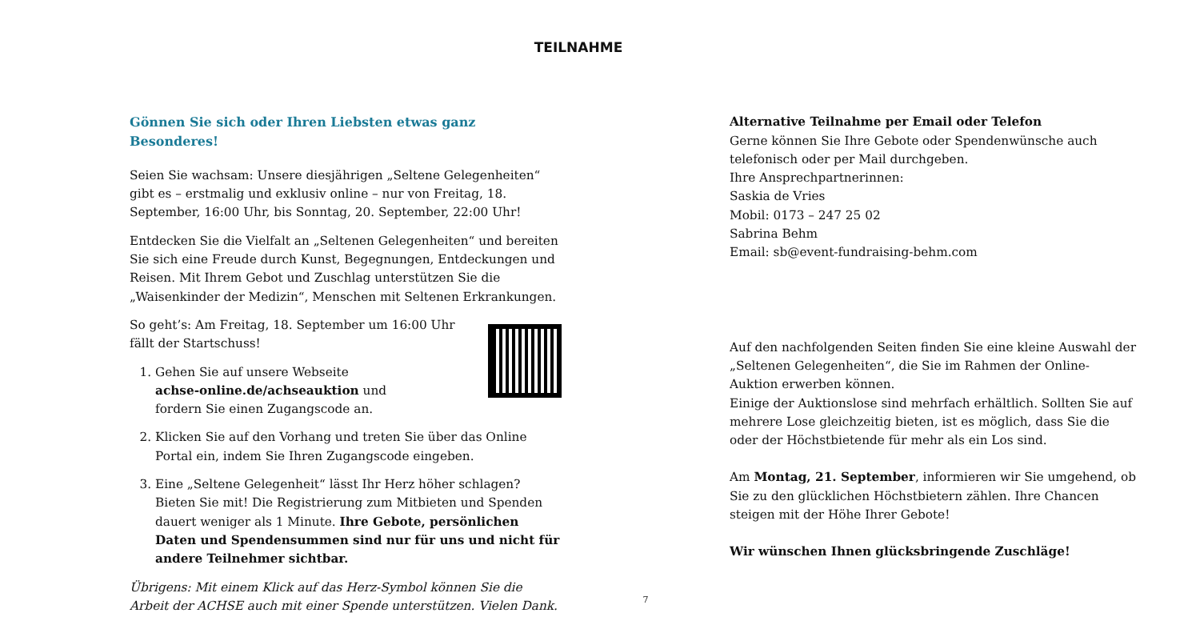TEILNAHME
Gönnen Sie sich oder Ihren Liebsten etwas ganz Besonderes!
Seien Sie wachsam: Unsere diesjährigen „Seltene Gelegenheiten“ gibt es – erstmalig und exklusiv online – nur von Freitag, 18. September, 16:00 Uhr, bis Sonntag, 20. September, 22:00 Uhr!
Entdecken Sie die Vielfalt an „Seltenen Gelegenheiten“ und bereiten Sie sich eine Freude durch Kunst, Begegnungen, Entdeckungen und Reisen. Mit Ihrem Gebot und Zuschlag unterstützen Sie die „Waisenkinder der Medizin“, Menschen mit Seltenen Erkrankungen.
So geht’s: Am Freitag, 18. September um 16:00 Uhr
fällt der Startschuss!
1. Gehen Sie auf unsere Webseite
achse-online.de/achseauktion und
fordern Sie einen Zugangscode an.
2. Klicken Sie auf den Vorhang und treten Sie über das Online Portal ein, indem Sie Ihren Zugangscode eingeben.
3. Eine „Seltene Gelegenheit“ lässt Ihr Herz höher schlagen? Bieten Sie mit! Die Registrierung zum Mitbieten und Spenden dauert weniger als 1 Minute. Ihre Gebote, persönlichen Daten und Spendensum­men sind nur für uns und nicht für andere Teilnehmer sichtbar.
Übrigens: Mit einem Klick auf das Herz-Symbol können Sie die Arbeit der ACHSE auch mit einer Spende unterstützen. Vielen Dank.
7
Alternative Teilnahme per Email oder Telefon
Gerne können Sie Ihre Gebote oder Spendenwünsche auch telefonisch oder per Mail durchgeben.
Ihre Ansprechpartnerinnen:
Saskia de Vries
Mobil: 0173 – 247 25 02
Sabrina Behm
Email: sb@event-fundraising-behm.com
Auf den nachfolgenden Seiten finden Sie eine kleine Auswahl der „Seltenen Gelegenheiten“, die Sie im Rahmen der Online-Auktion erwerben können.
Einige der Auktionslose sind mehrfach erhältlich. Sollten Sie auf mehrere Lose gleichzeitig bieten, ist es möglich, dass Sie die oder der Höchstbietende für mehr als ein Los sind.
Am Montag, 21. September, informieren wir Sie umgehend, ob Sie zu den glücklichen Höchstbietern zählen. Ihre Chancen steigen mit der Höhe Ihrer Gebote!
Wir wünschen Ihnen glücksbringende Zuschläge!